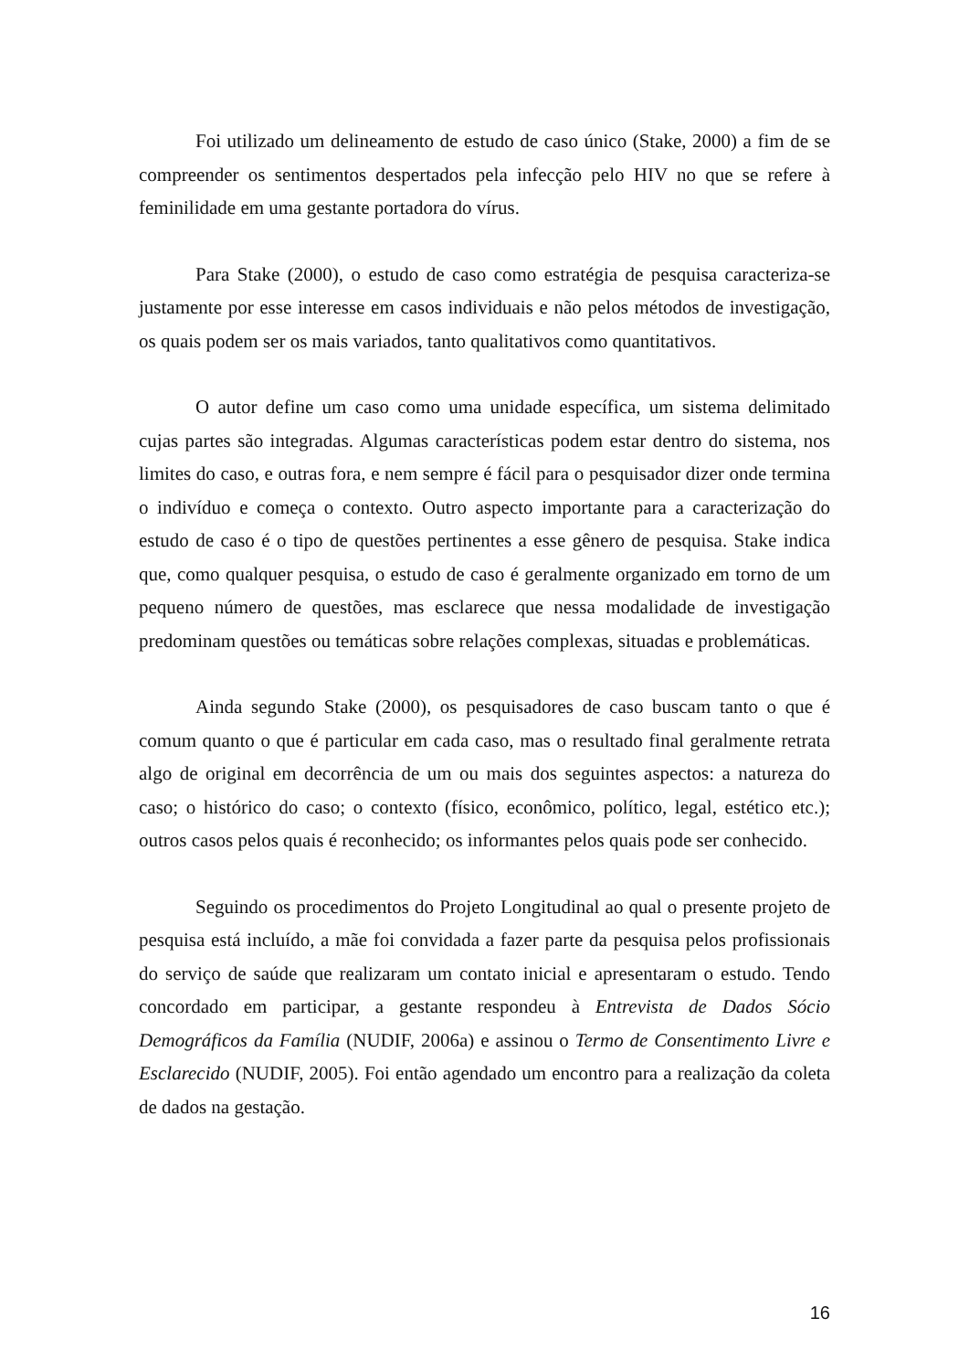Foi utilizado um delineamento de estudo de caso único (Stake, 2000) a fim de se compreender os sentimentos despertados pela infecção pelo HIV no que se refere à feminilidade em uma gestante portadora do vírus.
Para Stake (2000), o estudo de caso como estratégia de pesquisa caracteriza-se justamente por esse interesse em casos individuais e não pelos métodos de investigação, os quais podem ser os mais variados, tanto qualitativos como quantitativos.
O autor define um caso como uma unidade específica, um sistema delimitado cujas partes são integradas. Algumas características podem estar dentro do sistema, nos limites do caso, e outras fora, e nem sempre é fácil para o pesquisador dizer onde termina o indivíduo e começa o contexto. Outro aspecto importante para a caracterização do estudo de caso é o tipo de questões pertinentes a esse gênero de pesquisa. Stake indica que, como qualquer pesquisa, o estudo de caso é geralmente organizado em torno de um pequeno número de questões, mas esclarece que nessa modalidade de investigação predominam questões ou temáticas sobre relações complexas, situadas e problemáticas.
Ainda segundo Stake (2000), os pesquisadores de caso buscam tanto o que é comum quanto o que é particular em cada caso, mas o resultado final geralmente retrata algo de original em decorrência de um ou mais dos seguintes aspectos: a natureza do caso; o histórico do caso; o contexto (físico, econômico, político, legal, estético etc.); outros casos pelos quais é reconhecido; os informantes pelos quais pode ser conhecido.
Seguindo os procedimentos do Projeto Longitudinal ao qual o presente projeto de pesquisa está incluído, a mãe foi convidada a fazer parte da pesquisa pelos profissionais do serviço de saúde que realizaram um contato inicial e apresentaram o estudo. Tendo concordado em participar, a gestante respondeu à Entrevista de Dados Sócio Demográficos da Família (NUDIF, 2006a) e assinou o Termo de Consentimento Livre e Esclarecido (NUDIF, 2005). Foi então agendado um encontro para a realização da coleta de dados na gestação.
16